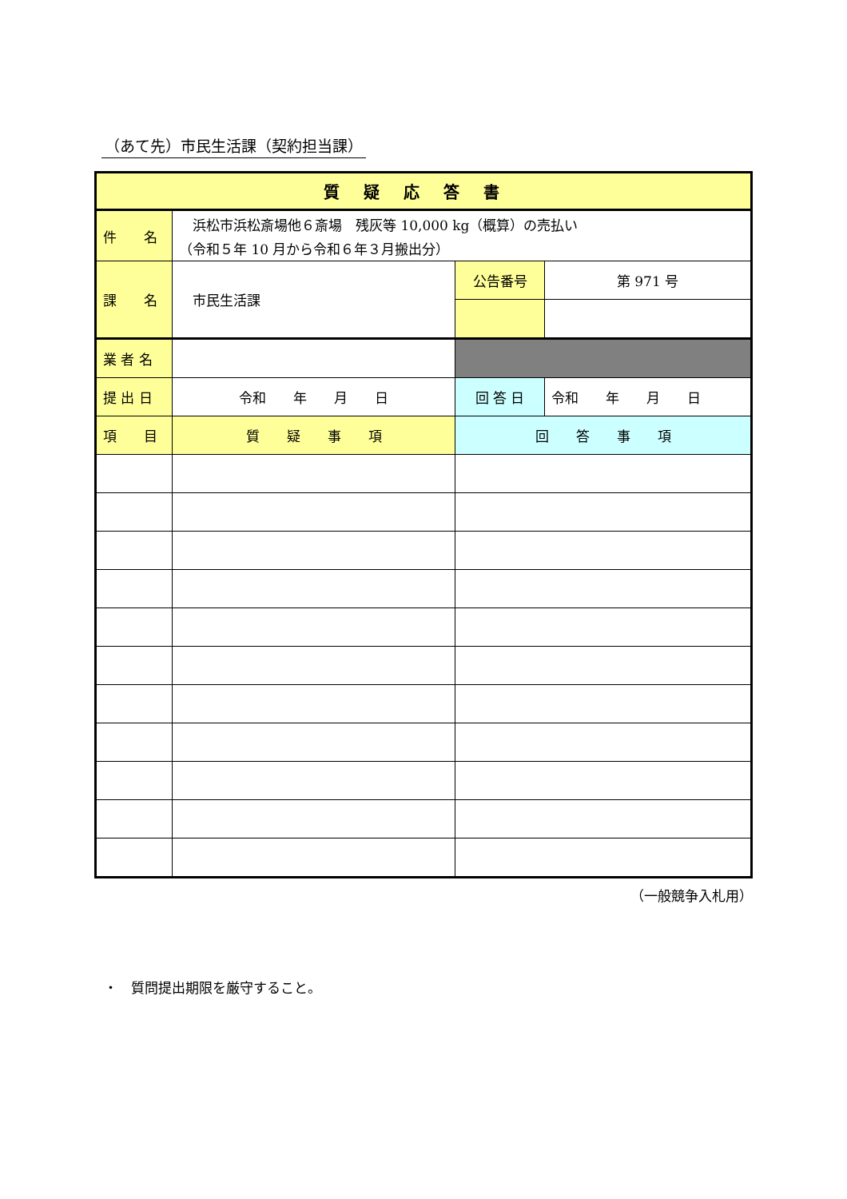（あて先）市民生活課（契約担当課）
| 質疑応答書 | | | |
| 件 名 | 浜松市浜松斎場他６斎場 残灰等 10,000 kg（概算）の売払い （令和５年 10 月から令和６年３月搬出分） | | |
| 課 名 | 市民生活課 | 公告番号 | 第 971 号 |
| 業 者 名 | | | |
| 提 出 日 | 令和 年 月 日 | 回 答 日 | 令和 年 月 日 |
| 項 目 | 質 疑 事 項 | 回 答 事 項 | |
（一般競争入札用）
・　質問提出期限を厳守すること。